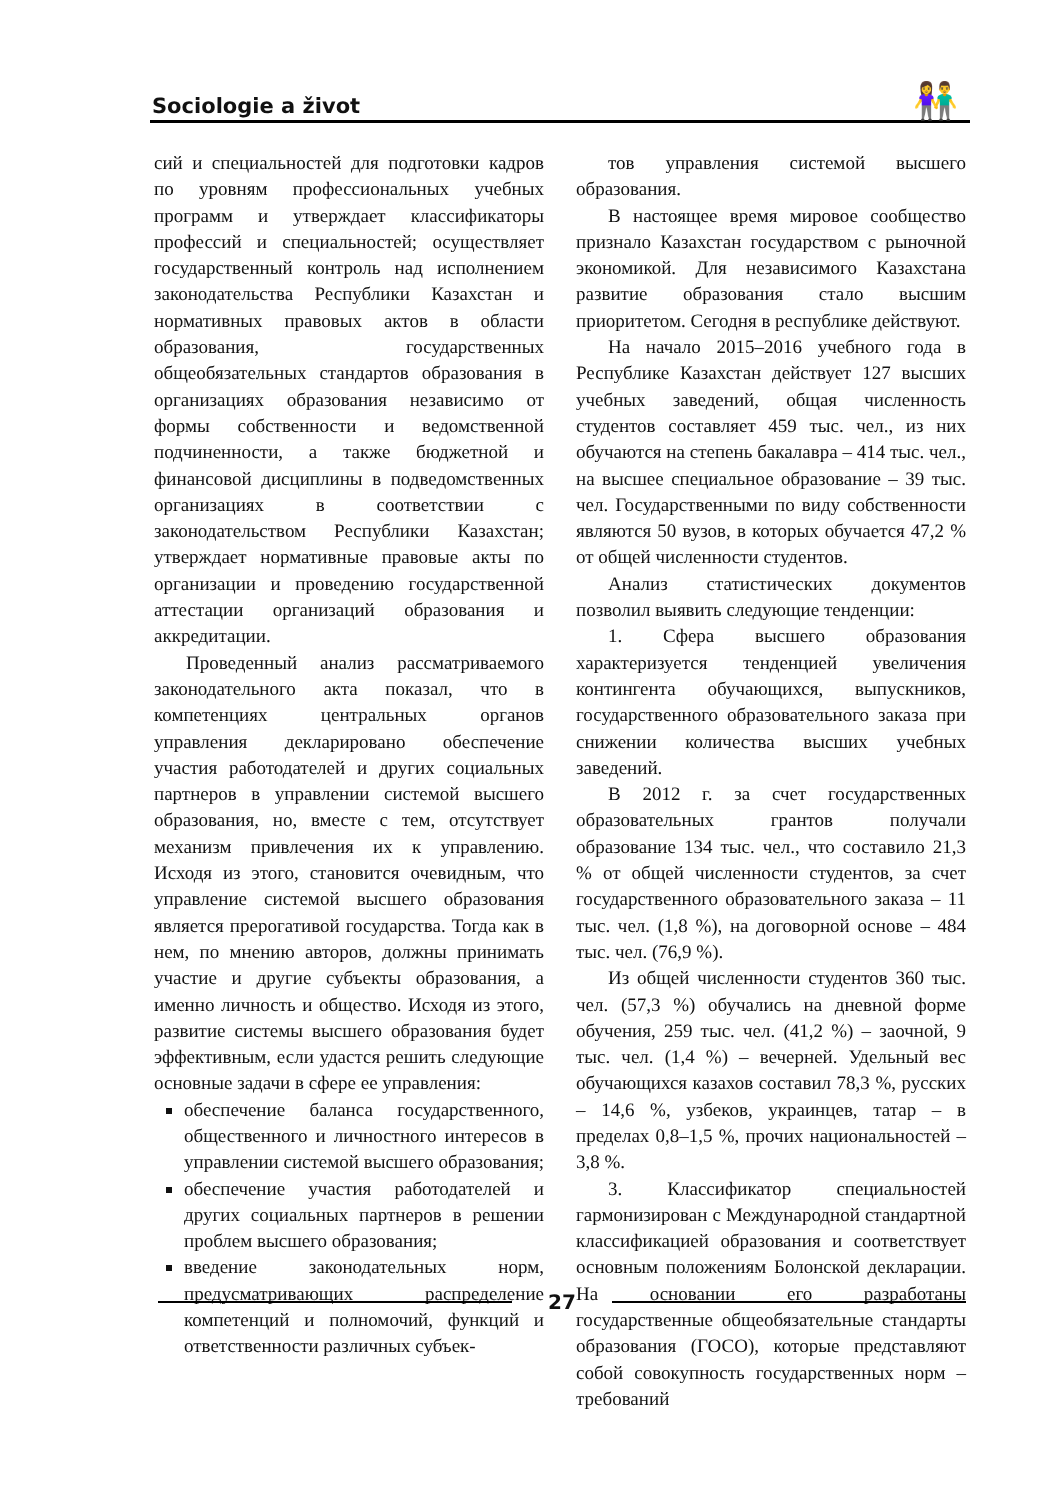Sociologie a život 👫
сий и специальностей для подготовки кадров по уровням профессиональных учебных программ и утверждает классификаторы профессий и специальностей; осуществляет государственный контроль над исполнением законодательства Республики Казахстан и нормативных правовых актов в области образования, государственных общеобязательных стандартов образования в организациях образования независимо от формы собственности и ведомственной подчиненности, а также бюджетной и финансовой дисциплины в подведомственных организациях в соответствии с законодательством Республики Казахстан; утверждает нормативные правовые акты по организации и проведению государственной аттестации организаций образования и аккредитации.
Проведенный анализ рассматриваемого законодательного акта показал, что в компетенциях центральных органов управления декларировано обеспечение участия работодателей и других социальных партнеров в управлении системой высшего образования, но, вместе с тем, отсутствует механизм привлечения их к управлению. Исходя из этого, становится очевидным, что управление системой высшего образования является прерогативой государства. Тогда как в нем, по мнению авторов, должны принимать участие и другие субъекты образования, а именно личность и общество. Исходя из этого, развитие системы высшего образования будет эффективным, если удастся решить следующие основные задачи в сфере ее управления:
обеспечение баланса государственного, общественного и личностного интересов в управлении системой высшего образования;
обеспечение участия работодателей и других социальных партнеров в решении проблем высшего образования;
введение законодательных норм, предусматривающих распределение компетенций и полномочий, функций и ответственности различных субъек-
тов управления системой высшего образования.
В настоящее время мировое сообщество признало Казахстан государством с рыночной экономикой. Для независимого Казахстана развитие образования стало высшим приоритетом. Сегодня в республике действуют.
На начало 2015–2016 учебного года в Республике Казахстан действует 127 высших учебных заведений, общая численность студентов составляет 459 тыс. чел., из них обучаются на степень бакалавра – 414 тыс. чел., на высшее специальное образование – 39 тыс. чел. Государственными по виду собственности являются 50 вузов, в которых обучается 47,2 % от общей численности студентов.
Анализ статистических документов позволил выявить следующие тенденции:
1. Сфера высшего образования характеризуется тенденцией увеличения контингента обучающихся, выпускников, государственного образовательного заказа при снижении количества высших учебных заведений.
В 2012 г. за счет государственных образовательных грантов получали образование 134 тыс. чел., что составило 21,3 % от общей численности студентов, за счет государственного образовательного заказа – 11 тыс. чел. (1,8 %), на договорной основе – 484 тыс. чел. (76,9 %).
Из общей численности студентов 360 тыс. чел. (57,3 %) обучались на дневной форме обучения, 259 тыс. чел. (41,2 %) – заочной, 9 тыс. чел. (1,4 %) – вечерней. Удельный вес обучающихся казахов составил 78,3 %, русских – 14,6 %, узбеков, украинцев, татар – в пределах 0,8–1,5 %, прочих национальностей – 3,8 %.
3. Классификатор специальностей гармонизирован с Международной стандартной классификацией образования и соответствует основным положениям Болонской декларации. На основании его разработаны государственные общеобязательные стандарты образования (ГОСО), которые представляют собой совокупность государственных норм – требований
27